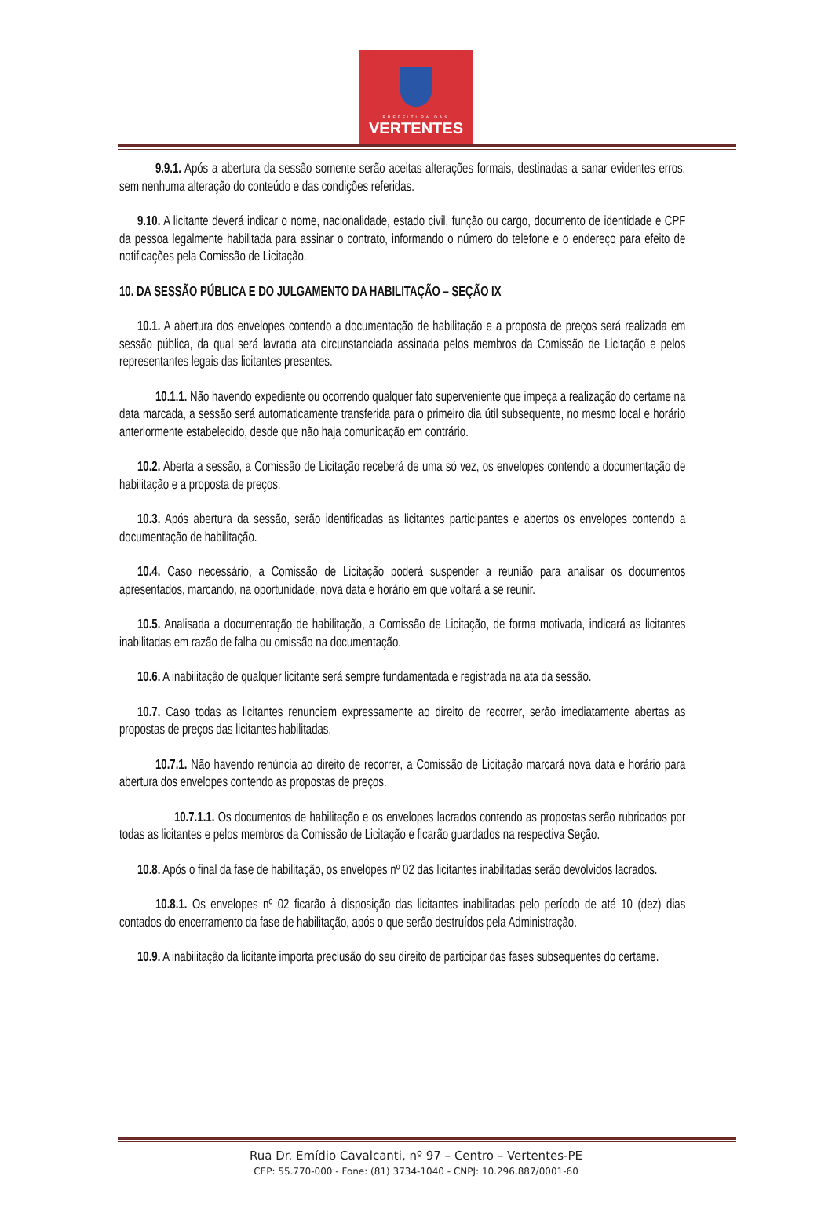PREFEITURA DAS
VERTENTES
9.9.1. Após a abertura da sessão somente serão aceitas alterações formais, destinadas a sanar evidentes erros, sem nenhuma alteração do conteúdo e das condições referidas.
9.10. A licitante deverá indicar o nome, nacionalidade, estado civil, função ou cargo, documento de identidade e CPF da pessoa legalmente habilitada para assinar o contrato, informando o número do telefone e o endereço para efeito de notificações pela Comissão de Licitação.
10. DA SESSÃO PÚBLICA E DO JULGAMENTO DA HABILITAÇÃO – SEÇÃO IX
10.1. A abertura dos envelopes contendo a documentação de habilitação e a proposta de preços será realizada em sessão pública, da qual será lavrada ata circunstanciada assinada pelos membros da Comissão de Licitação e pelos representantes legais das licitantes presentes.
10.1.1. Não havendo expediente ou ocorrendo qualquer fato superveniente que impeça a realização do certame na data marcada, a sessão será automaticamente transferida para o primeiro dia útil subsequente, no mesmo local e horário anteriormente estabelecido, desde que não haja comunicação em contrário.
10.2. Aberta a sessão, a Comissão de Licitação receberá de uma só vez, os envelopes contendo a documentação de habilitação e a proposta de preços.
10.3. Após abertura da sessão, serão identificadas as licitantes participantes e abertos os envelopes contendo a documentação de habilitação.
10.4. Caso necessário, a Comissão de Licitação poderá suspender a reunião para analisar os documentos apresentados, marcando, na oportunidade, nova data e horário em que voltará a se reunir.
10.5. Analisada a documentação de habilitação, a Comissão de Licitação, de forma motivada, indicará as licitantes inabilitadas em razão de falha ou omissão na documentação.
10.6. A inabilitação de qualquer licitante será sempre fundamentada e registrada na ata da sessão.
10.7. Caso todas as licitantes renunciem expressamente ao direito de recorrer, serão imediatamente abertas as propostas de preços das licitantes habilitadas.
10.7.1. Não havendo renúncia ao direito de recorrer, a Comissão de Licitação marcará nova data e horário para abertura dos envelopes contendo as propostas de preços.
10.7.1.1. Os documentos de habilitação e os envelopes lacrados contendo as propostas serão rubricados por todas as licitantes e pelos membros da Comissão de Licitação e ficarão guardados na respectiva Seção.
10.8. Após o final da fase de habilitação, os envelopes nº 02 das licitantes inabilitadas serão devolvidos lacrados.
10.8.1. Os envelopes nº 02 ficarão à disposição das licitantes inabilitadas pelo período de até 10 (dez) dias contados do encerramento da fase de habilitação, após o que serão destruídos pela Administração.
10.9. A inabilitação da licitante importa preclusão do seu direito de participar das fases subsequentes do certame.
Rua Dr. Emídio Cavalcanti, nº 97 – Centro – Vertentes-PE
CEP: 55.770-000 - Fone: (81) 3734-1040 - CNPJ: 10.296.887/0001-60